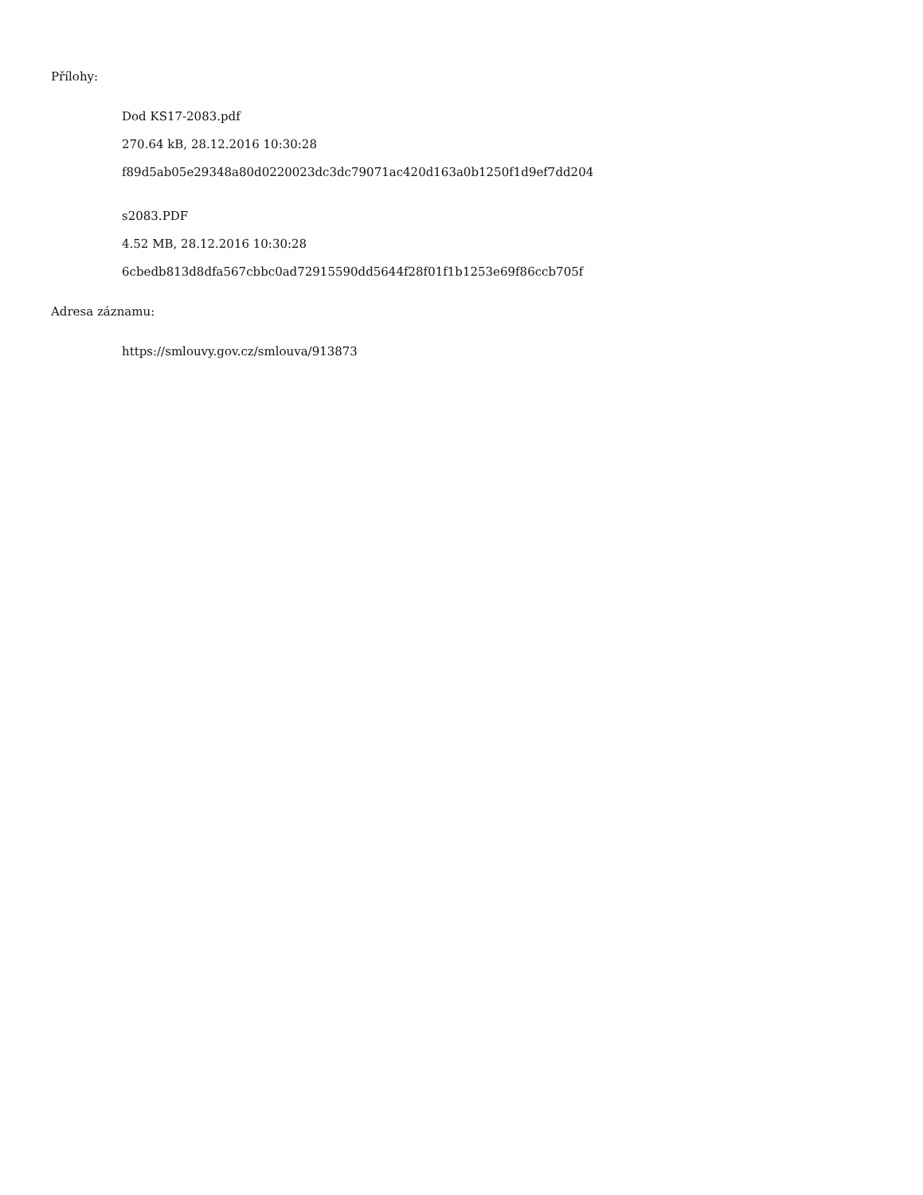Přílohy:
Dod KS17-2083.pdf
270.64 kB, 28.12.2016 10:30:28
f89d5ab05e29348a80d0220023dc3dc79071ac420d163a0b1250f1d9ef7dd204
s2083.PDF
4.52 MB, 28.12.2016 10:30:28
6cbedb813d8dfa567cbbc0ad72915590dd5644f28f01f1b1253e69f86ccb705f
Adresa záznamu:
https://smlouvy.gov.cz/smlouva/913873